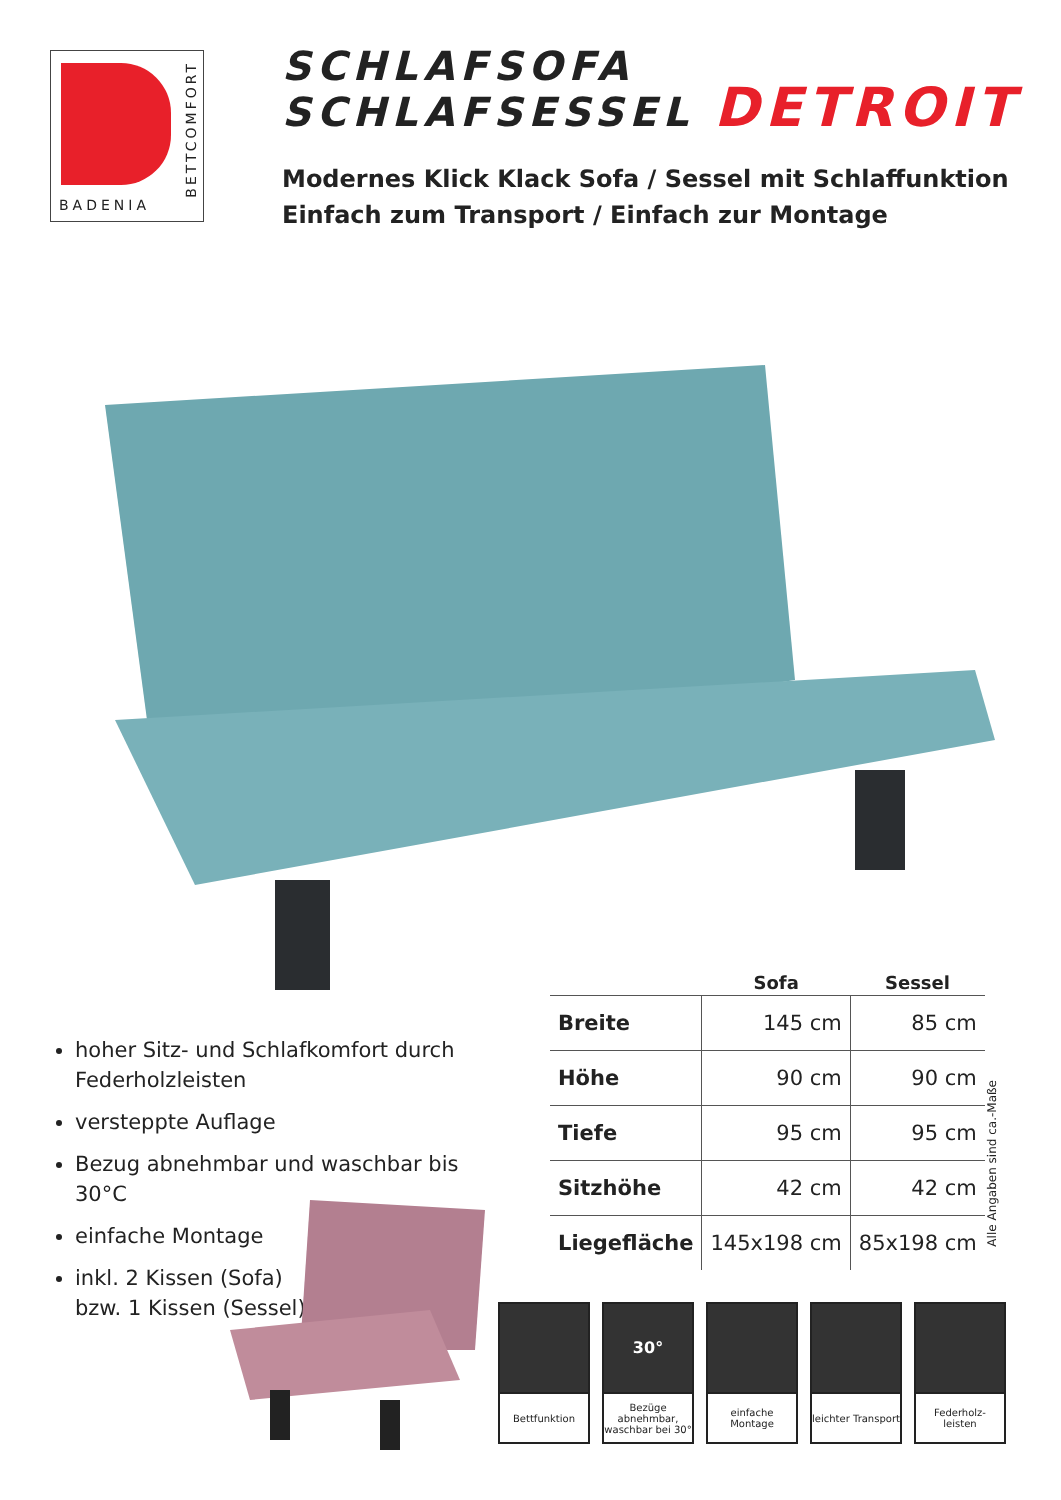BADENIA
BETTCOMFORT
SCHLAFSOFA
SCHLAFSESSEL DETROIT
Modernes Klick Klack Sofa / Sessel mit Schlaffunktion
Einfach zum Transport / Einfach zur Montage
hoher Sitz- und Schlafkomfort durch Federholzleisten
versteppte Auflage
Bezug abnehmbar und waschbar bis 30°C
einfache Montage
inkl. 2 Kissen (Sofa)
bzw. 1 Kissen (Sessel)
| | Sofa | Sessel |
| --- | --- | --- |
| Breite | 145 cm | 85 cm |
| Höhe | 90 cm | 90 cm |
| Tiefe | 95 cm | 95 cm |
| Sitzhöhe | 42 cm | 42 cm |
| Liegefläche | 145x198 cm | 85x198 cm |
Alle Angaben sind ca.-Maße
Bettfunktion
30°
Bezüge abnehmbar, waschbar bei 30°
einfache Montage
leichter Transport
Federholz-
leisten